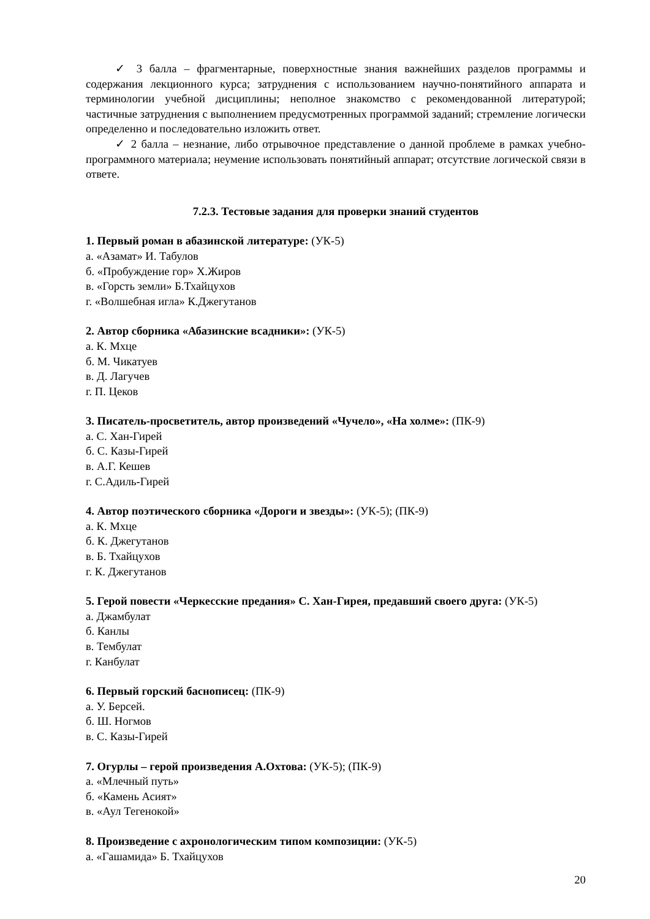✓ 3 балла – фрагментарные, поверхностные знания важнейших разделов программы и содержания лекционного курса; затруднения с использованием научно-понятийного аппарата и терминологии учебной дисциплины; неполное знакомство с рекомендованной литературой; частичные затруднения с выполнением предусмотренных программой заданий; стремление логически определенно и последовательно изложить ответ.
✓ 2 балла – незнание, либо отрывочное представление о данной проблеме в рамках учебно-программного материала; неумение использовать понятийный аппарат; отсутствие логической связи в ответе.
7.2.3. Тестовые задания для проверки знаний студентов
1. Первый роман в абазинской литературе: (УК-5)
а. «Азамат» И. Табулов
б. «Пробуждение гор» Х.Жиров
в. «Горсть земли» Б.Тхайцухов
г. «Волшебная игла» К.Джегутанов
2. Автор сборника «Абазинские всадники»: (УК-5)
а. К. Мхце
б. М. Чикатуев
в. Д. Лагучев
г. П. Цеков
3. Писатель-просветитель, автор произведений «Чучело», «На холме»: (ПК-9)
а. С. Хан-Гирей
б. С. Казы-Гирей
в. А.Г. Кешев
г. С.Адиль-Гирей
4. Автор поэтического сборника «Дороги и звезды»: (УК-5); (ПК-9)
а. К. Мхце
б. К. Джегутанов
в. Б. Тхайцухов
г. К. Джегутанов
5. Герой повести «Черкесские предания» С. Хан-Гирея, предавший своего друга: (УК-5)
а. Джамбулат
б. Канлы
в. Тембулат
г. Канбулат
6. Первый горский баснописец: (ПК-9)
а. У. Берсей.
б. Ш. Ногмов
в. С. Казы-Гирей
7. Огурлы – герой произведения А.Охтова: (УК-5); (ПК-9)
а. «Млечный путь»
б. «Камень Асият»
в. «Аул Тегенокой»
8. Произведение с ахронологическим типом композиции: (УК-5)
а. «Гашамида» Б. Тхайцухов
20